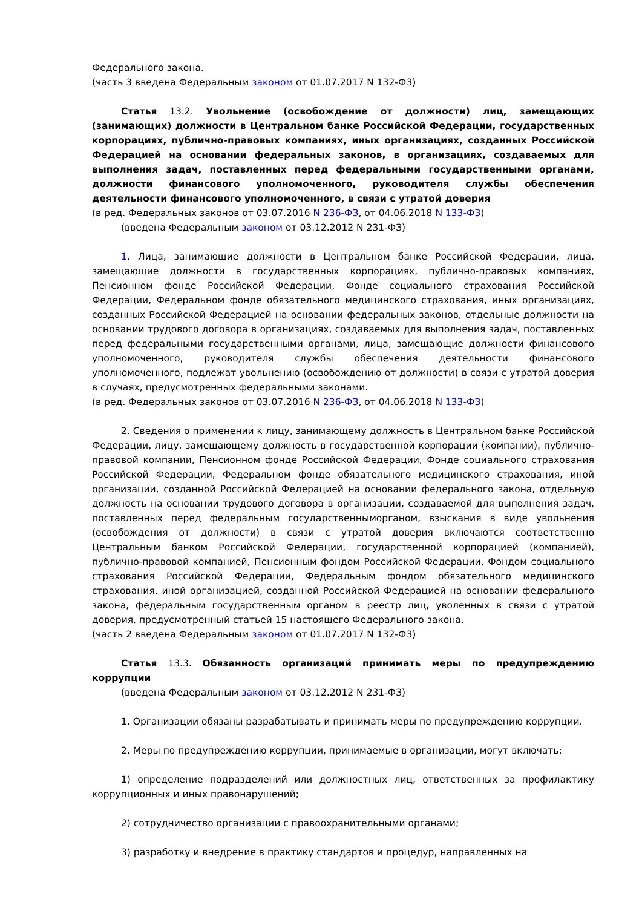Федерального закона.
(часть 3 введена Федеральным законом от 01.07.2017 N 132-ФЗ)
Статья 13.2. Увольнение (освобождение от должности) лиц, замещающих (занимающих) должности в Центральном банке Российской Федерации, государственных корпорациях, публично-правовых компаниях, иных организациях, созданных Российской Федерацией на основании федеральных законов, в организациях, создаваемых для выполнения задач, поставленных перед федеральными государственными органами, должности финансового уполномоченного, руководителя службы обеспечения деятельности финансового уполномоченного, в связи с утратой доверия
(в ред. Федеральных законов от 03.07.2016 N 236-ФЗ, от 04.06.2018 N 133-ФЗ)
(введена Федеральным законом от 03.12.2012 N 231-ФЗ)
1. Лица, занимающие должности в Центральном банке Российской Федерации, лица, замещающие должности в государственных корпорациях, публично-правовых компаниях, Пенсионном фонде Российской Федерации, Фонде социального страхования Российской Федерации, Федеральном фонде обязательного медицинского страхования, иных организациях, созданных Российской Федерацией на основании федеральных законов, отдельные должности на основании трудового договора в организациях, создаваемых для выполнения задач, поставленных перед федеральными государственными органами, лица, замещающие должности финансового уполномоченного, руководителя службы обеспечения деятельности финансового уполномоченного, подлежат увольнению (освобождению от должности) в связи с утратой доверия в случаях, предусмотренных федеральными законами.
(в ред. Федеральных законов от 03.07.2016 N 236-ФЗ, от 04.06.2018 N 133-ФЗ)
2. Сведения о применении к лицу, занимающему должность в Центральном банке Российской Федерации, лицу, замещающему должность в государственной корпорации (компании), публично-правовой компании, Пенсионном фонде Российской Федерации, Фонде социального страхования Российской Федерации, Федеральном фонде обязательного медицинского страхования, иной организации, созданной Российской Федерацией на основании федерального закона, отдельную должность на основании трудового договора в организации, создаваемой для выполнения задач, поставленных перед федеральным государственныморганом, взыскания в виде увольнения (освобождения от должности) в связи с утратой доверия включаются соответственно Центральным банком Российской Федерации, государственной корпорацией (компанией), публично-правовой компанией, Пенсионным фондом Российской Федерации, Фондом социального страхования Российской Федерации, Федеральным фондом обязательного медицинского страхования, иной организацией, созданной Российской Федерацией на основании федерального закона, федеральным государственным органом в реестр лиц, уволенных в связи с утратой доверия, предусмотренный статьей 15 настоящего Федерального закона.
(часть 2 введена Федеральным законом от 01.07.2017 N 132-ФЗ)
Статья 13.3. Обязанность организаций принимать меры по предупреждению коррупции
(введена Федеральным законом от 03.12.2012 N 231-ФЗ)
1. Организации обязаны разрабатывать и принимать меры по предупреждению коррупции.
2. Меры по предупреждению коррупции, принимаемые в организации, могут включать:
1) определение подразделений или должностных лиц, ответственных за профилактику коррупционных и иных правонарушений;
2) сотрудничество организации с правоохранительными органами;
3) разработку и внедрение в практику стандартов и процедур, направленных на